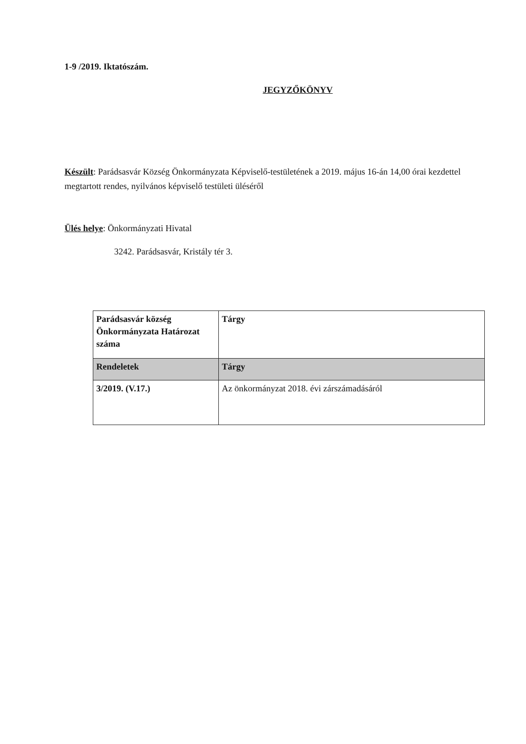1-9 /2019. Iktatószám.
JEGYZŐKÖNYV
Készült: Parádsasvár Község Önkormányzata Képviselő-testületének a 2019. május 16-án 14,00 órai kezdettel megtartott rendes, nyilvános képviselő testületi üléséről
Ülés helye: Önkormányzati Hivatal
3242. Parádsasvár, Kristály tér 3.
| Parádsasvár község Önkormányzata Határozat száma | Tárgy |
| Rendeletek | Tárgy |
| 3/2019. (V.17.) | Az önkormányzat 2018. évi zárszámadásáról |